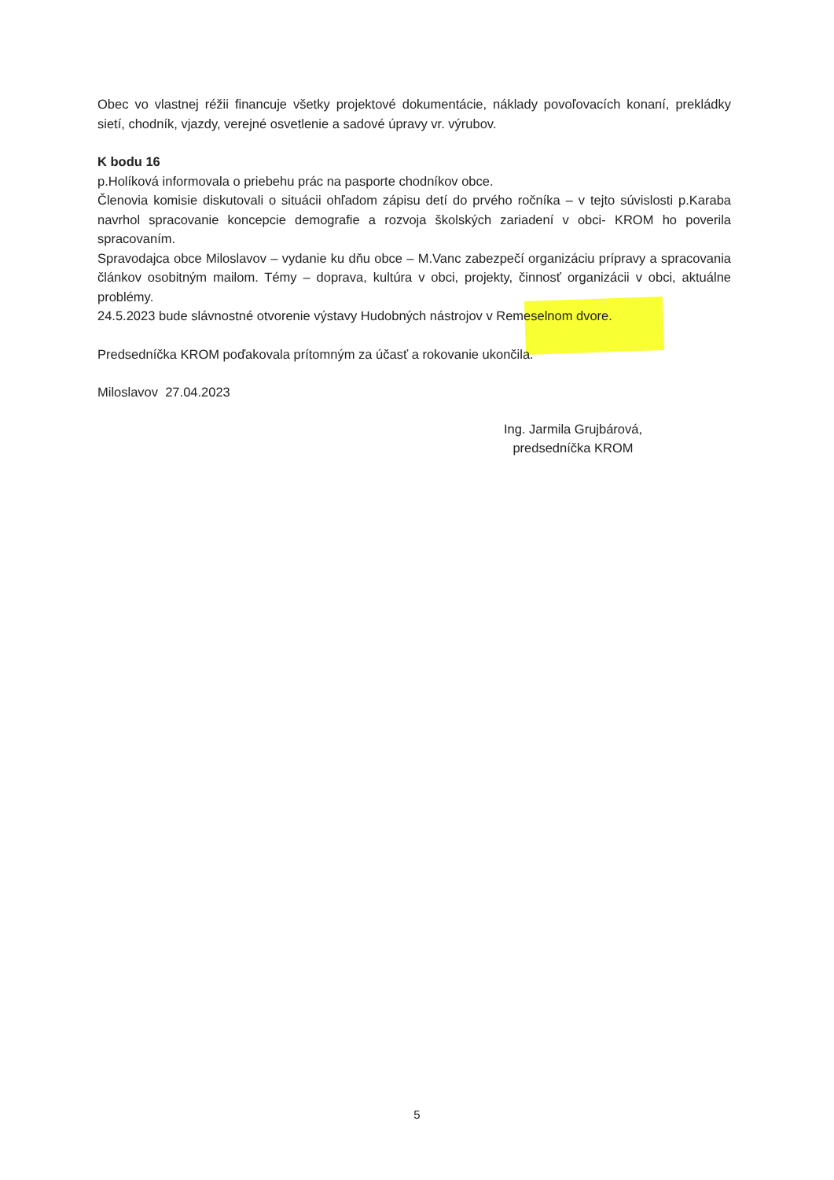Obec vo vlastnej réžii financuje všetky projektové dokumentácie, náklady povoľovacích konaní, prekládky sietí, chodník, vjazdy, verejné osvetlenie a sadové úpravy vr. výrubov.
K bodu 16
p.Holíková informovala o priebehu prác na pasporte chodníkov obce.
Členovia komisie diskutovali o situácii ohľadom zápisu detí do prvého ročníka – v tejto súvislosti p.Karaba navrhol spracovanie koncepcie demografie a rozvoja školských zariadení v obci- KROM ho poverila spracovaním.
Spravodajca obce Miloslavov – vydanie ku dňu obce – M.Vanc zabezpečí organizáciu prípravy a spracovania článkov osobitným mailom. Témy – doprava, kultúra v obci, projekty, činnosť organizácii v obci, aktuálne problémy.
24.5.2023 bude slávnostné otvorenie výstavy Hudobných nástrojov v Remeselnom dvore.
Predsedníčka KROM poďakovala prítomným za účasť a rokovanie ukončila.
Miloslavov 27.04.2023
Ing. Jarmila Grujbárová,
predsedníčka KROM
5